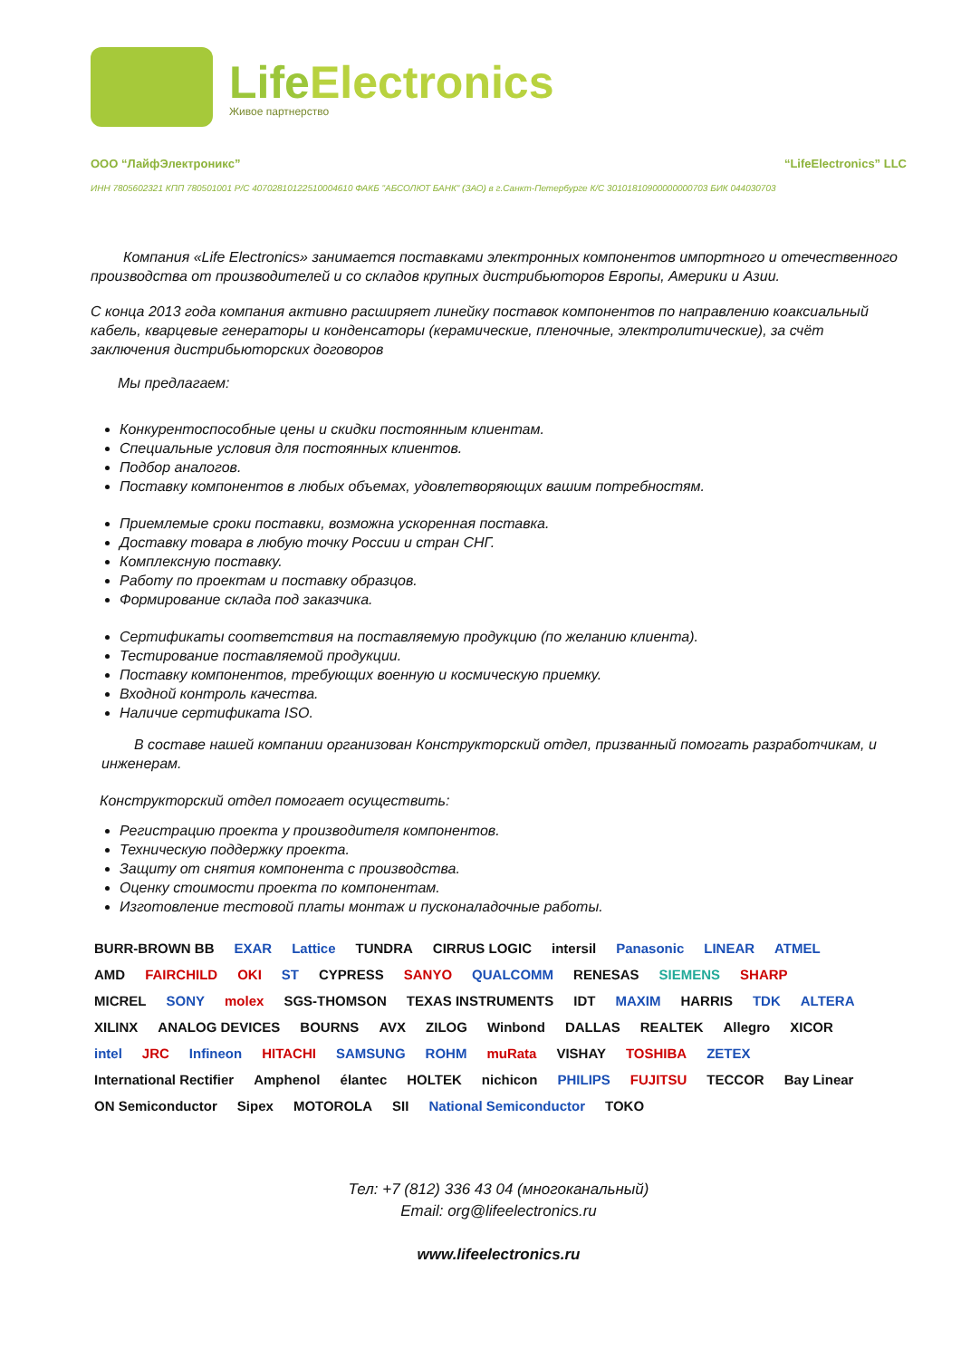LifeElectronics
Живое партнерство
ООО “ЛайфЭлектроникс” “LifeElectronics” LLC
ИНН 7805602321 КПП 780501001 Р/С 40702810122510004610 ФАКБ "АБСОЛЮТ БАНК" (ЗАО) в г.Санкт-Петербурге К/С 30101810900000000703 БИК 044030703
Компания «Life Electronics» занимается поставками электронных компонентов импортного и отечественного производства от производителей и со складов крупных дистрибьюторов Европы, Америки и Азии.
С конца 2013 года компания активно расширяет линейку поставок компонентов по направлению коаксиальный кабель, кварцевые генераторы и конденсаторы (керамические, пленочные, электролитические), за счёт заключения дистрибьюторских договоров
Мы предлагаем:
Конкурентоспособные цены и скидки постоянным клиентам.
Специальные условия для постоянных клиентов.
Подбор аналогов.
Поставку компонентов в любых объемах, удовлетворяющих вашим потребностям.
Приемлемые сроки поставки, возможна ускоренная поставка.
Доставку товара в любую точку России и стран СНГ.
Комплексную поставку.
Работу по проектам и поставку образцов.
Формирование склада под заказчика.
Сертификаты соответствия на поставляемую продукцию (по желанию клиента).
Тестирование поставляемой продукции.
Поставку компонентов, требующих военную и космическую приемку.
Входной контроль качества.
Наличие сертификата ISO.
В составе нашей компании организован Конструкторский отдел, призванный помогать разработчикам, и инженерам.
Конструкторский отдел помогает осуществить:
Регистрацию проекта у производителя компонентов.
Техническую поддержку проекта.
Защиту от снятия компонента с производства.
Оценку стоимости проекта по компонентам.
Изготовление тестовой платы монтаж и пусконаладочные работы.
BURR-BROWN BB EXAR Lattice TUNDRA CIRRUS LOGIC intersil Panasonic LINEAR ATMEL AMD FAIRCHILD OKI ST CYPRESS SANYO QUALCOMM RENESAS SIEMENS SHARP MICREL SONY molex SGS-THOMSON TEXAS INSTRUMENTS IDT MAXIM HARRIS TDK ALTERA XILINX ANALOG DEVICES BOURNS AVX ZILOG Winbond DALLAS REALTEK Allegro XICOR intel JRC Infineon HITACHI SAMSUNG ROHM muRata VISHAY TOSHIBA ZETEX International Rectifier Amphenol élantec HOLTEK nichicon PHILIPS FUJITSU TECCOR Bay Linear ON Semiconductor Sipex MOTOROLA SII National Semiconductor TOKO
Тел: +7 (812) 336 43 04 (многоканальный)
Email: org@lifeelectronics.ru
www.lifeelectronics.ru